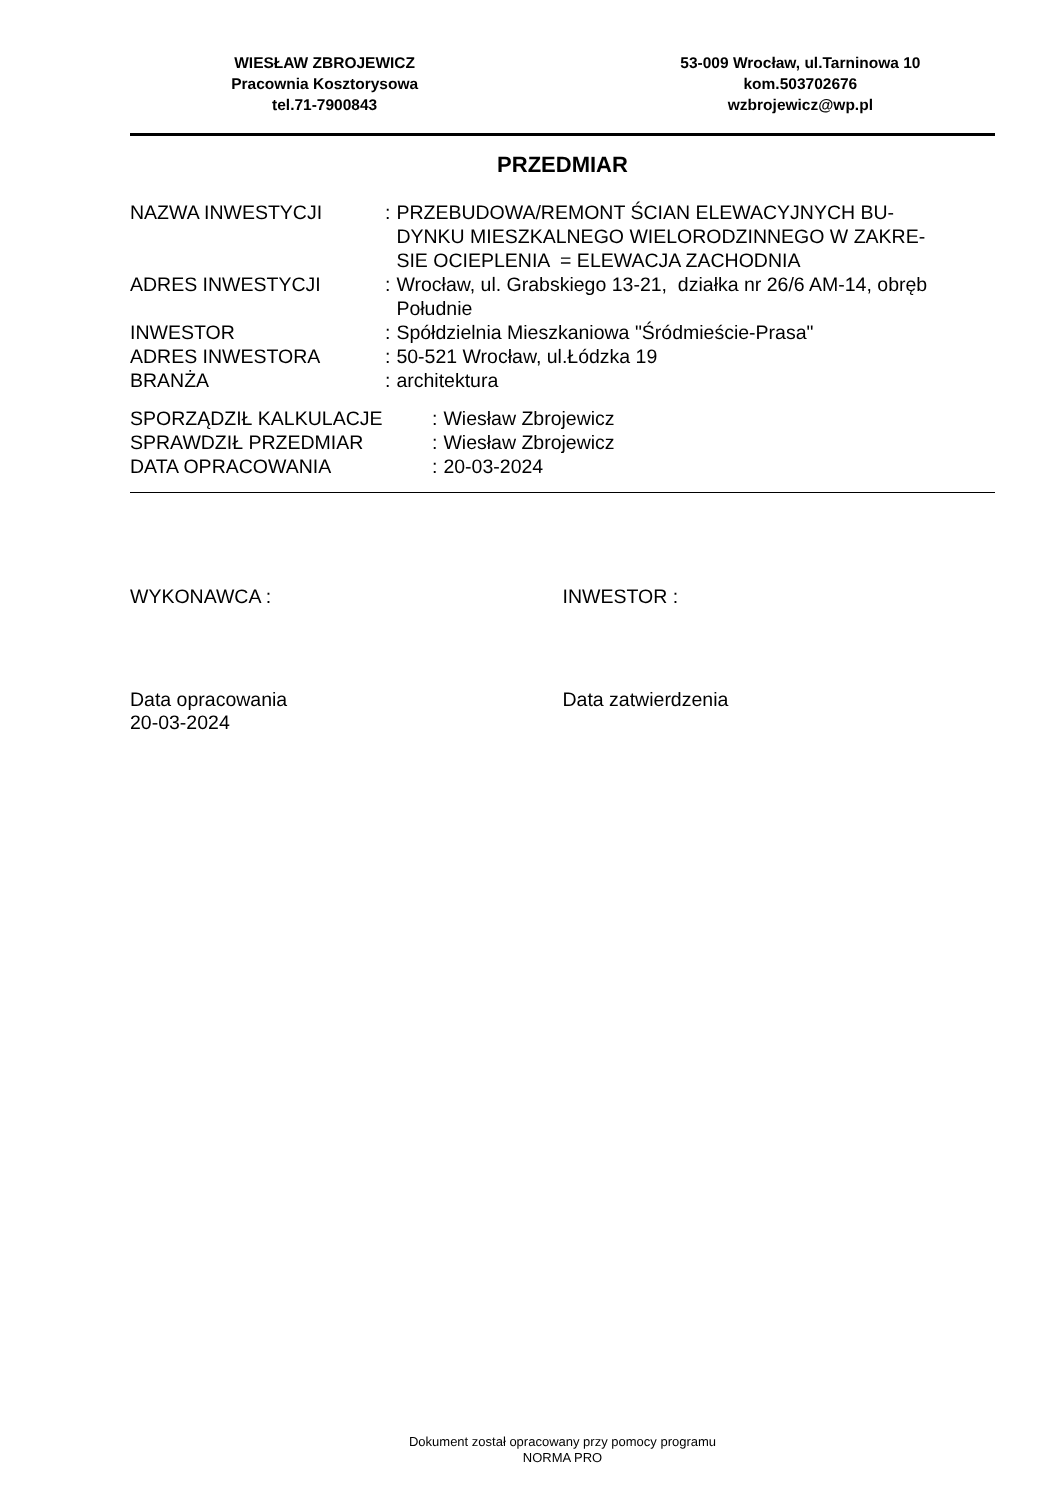WIESŁAW ZBROJEWICZ
Pracownia Kosztorysowa
tel.71-7900843
53-009 Wrocław, ul.Tarninowa 10
kom.503702676
wzbrojewicz@wp.pl
PRZEDMIAR
| NAZWA INWESTYCJI | : | PRZEBUDOWA/REMONT ŚCIAN ELEWACYJNYCH BU- DYNKU MIESZKALNEGO WIELORODZINNEGO W ZAKRE- SIE OCIEPLENIA = ELEWACJA ZACHODNIA |
| ADRES INWESTYCJI | : | Wrocław, ul. Grabskiego 13-21, działka nr 26/6 AM-14, obręb Południe |
| INWESTOR | : | Spółdzielnia Mieszkaniowa "Śródmieście-Prasa" |
| ADRES INWESTORA | : | 50-521 Wrocław, ul.Łódzka 19 |
| BRANŻA | : | architektura |
| SPORZĄDZIŁ KALKULACJE | : | Wiesław Zbrojewicz |
| SPRAWDZIŁ PRZEDMIAR | : | Wiesław Zbrojewicz |
| DATA OPRACOWANIA | : | 20-03-2024 |
WYKONAWCA : INWESTOR :
Data opracowania
20-03-2024
Data zatwierdzenia
Dokument został opracowany przy pomocy programu
NORMA PRO